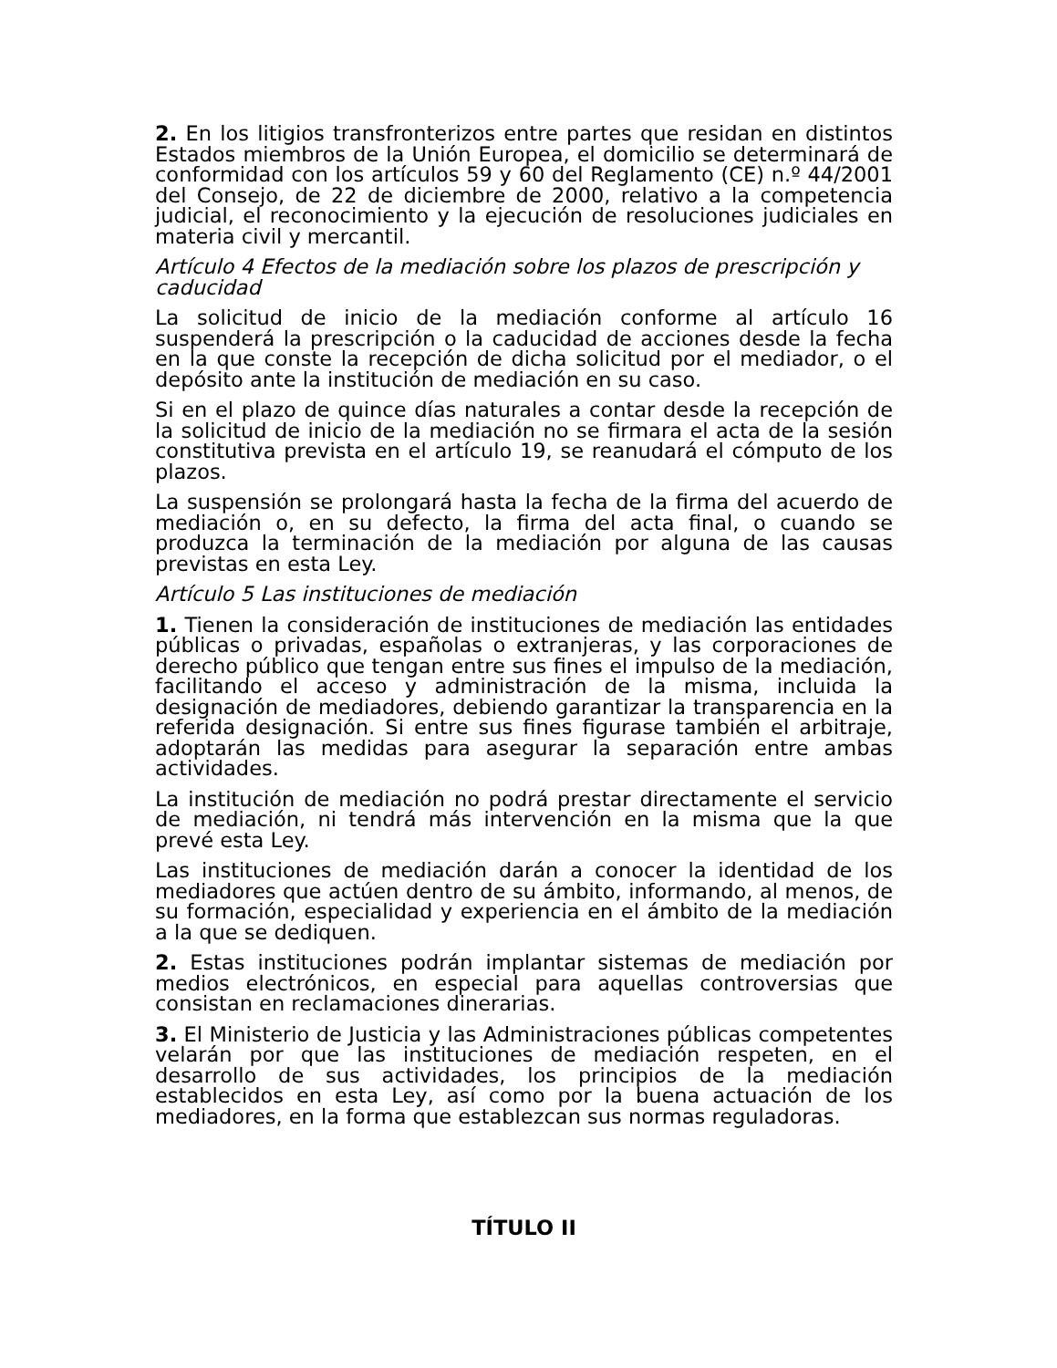2. En los litigios transfronterizos entre partes que residan en distintos Estados miembros de la Unión Europea, el domicilio se determinará de conformidad con los artículos 59 y 60 del Reglamento (CE) n.º 44/2001 del Consejo, de 22 de diciembre de 2000, relativo a la competencia judicial, el reconocimiento y la ejecución de resoluciones judiciales en materia civil y mercantil.
Artículo 4 Efectos de la mediación sobre los plazos de prescripción y caducidad
La solicitud de inicio de la mediación conforme al artículo 16 suspenderá la prescripción o la caducidad de acciones desde la fecha en la que conste la recepción de dicha solicitud por el mediador, o el depósito ante la institución de mediación en su caso.
Si en el plazo de quince días naturales a contar desde la recepción de la solicitud de inicio de la mediación no se firmara el acta de la sesión constitutiva prevista en el artículo 19, se reanudará el cómputo de los plazos.
La suspensión se prolongará hasta la fecha de la firma del acuerdo de mediación o, en su defecto, la firma del acta final, o cuando se produzca la terminación de la mediación por alguna de las causas previstas en esta Ley.
Artículo 5 Las instituciones de mediación
1. Tienen la consideración de instituciones de mediación las entidades públicas o privadas, españolas o extranjeras, y las corporaciones de derecho público que tengan entre sus fines el impulso de la mediación, facilitando el acceso y administración de la misma, incluida la designación de mediadores, debiendo garantizar la transparencia en la referida designación. Si entre sus fines figurase también el arbitraje, adoptarán las medidas para asegurar la separación entre ambas actividades.
La institución de mediación no podrá prestar directamente el servicio de mediación, ni tendrá más intervención en la misma que la que prevé esta Ley.
Las instituciones de mediación darán a conocer la identidad de los mediadores que actúen dentro de su ámbito, informando, al menos, de su formación, especialidad y experiencia en el ámbito de la mediación a la que se dediquen.
2. Estas instituciones podrán implantar sistemas de mediación por medios electrónicos, en especial para aquellas controversias que consistan en reclamaciones dinerarias.
3. El Ministerio de Justicia y las Administraciones públicas competentes velarán por que las instituciones de mediación respeten, en el desarrollo de sus actividades, los principios de la mediación establecidos en esta Ley, así como por la buena actuación de los mediadores, en la forma que establezcan sus normas reguladoras.
TÍTULO II